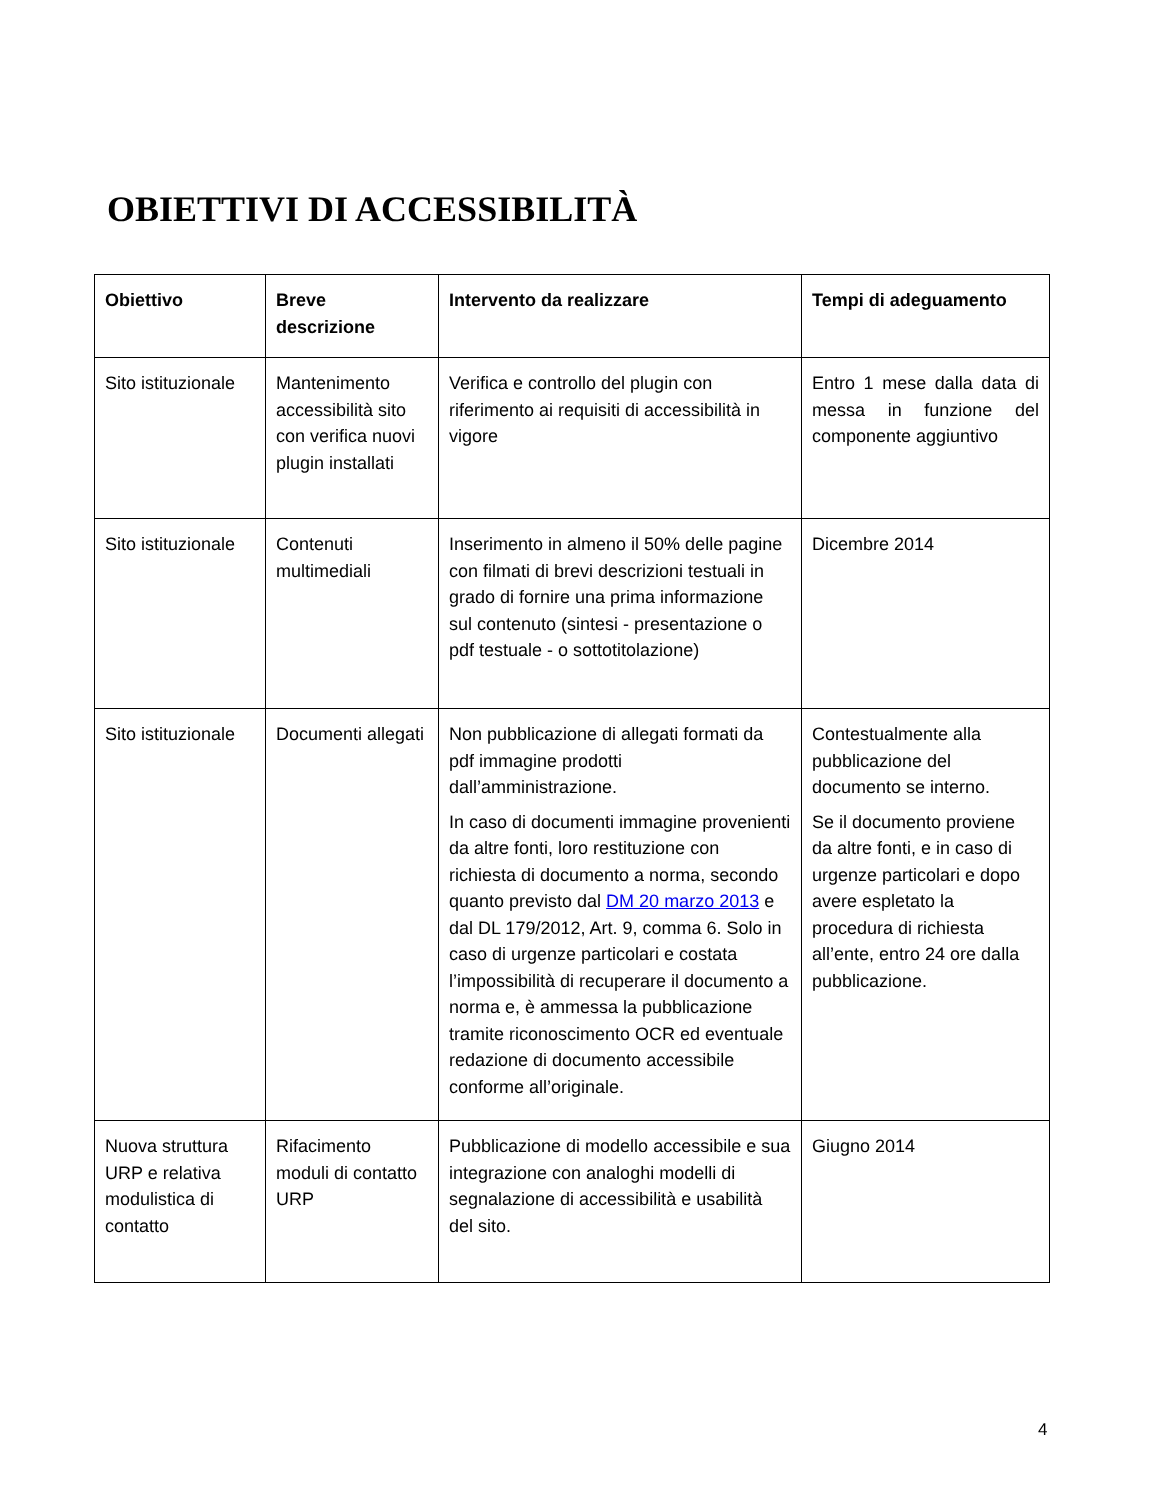OBIETTIVI DI ACCESSIBILITÀ
| Obiettivo | Breve descrizione | Intervento da realizzare | Tempi di adeguamento |
| --- | --- | --- | --- |
| Sito istituzionale | Mantenimento accessibilità sito con verifica nuovi plugin installati | Verifica e controllo del plugin con riferimento ai requisiti di accessibilità in vigore | Entro 1 mese dalla data di messa in funzione del componente aggiuntivo |
| Sito istituzionale | Contenuti multimediali | Inserimento in almeno il 50% delle pagine con filmati di brevi descrizioni testuali in grado di fornire una prima informazione sul contenuto (sintesi - presentazione o pdf testuale - o sottotitolazione) | Dicembre 2014 |
| Sito istituzionale | Documenti allegati | Non pubblicazione di allegati formati da pdf immagine prodotti dall’amministrazione. In caso di documenti immagine provenienti da altre fonti, loro restituzione con richiesta di documento a norma, secondo quanto previsto dal DM 20 marzo 2013 e dal DL 179/2012, Art. 9, comma 6. Solo in caso di urgenze particolari e costata l’impossibilità di recuperare il documento a norma e, è ammessa la pubblicazione tramite riconoscimento OCR ed eventuale redazione di documento accessibile conforme all’originale. | Contestualmente alla pubblicazione del documento se interno. Se il documento proviene da altre fonti, e in caso di urgenze particolari e dopo avere espletato la procedura di richiesta all’ente, entro 24 ore dalla pubblicazione. |
| Nuova struttura URP e relativa modulistica di contatto | Rifacimento moduli di contatto URP | Pubblicazione di modello accessibile e sua integrazione con analoghi modelli di segnalazione di accessibilità e usabilità del sito. | Giugno 2014 |
4